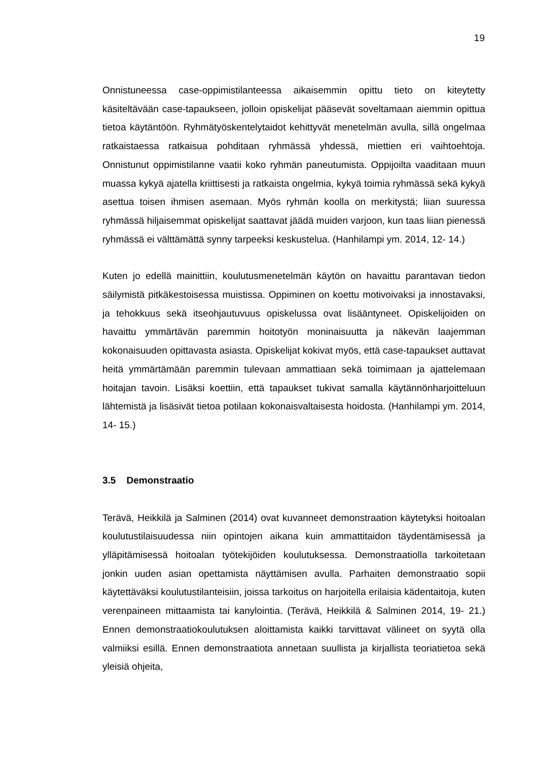19
Onnistuneessa case-oppimistilanteessa aikaisemmin opittu tieto on kiteytetty käsiteltävään case-tapaukseen, jolloin opiskelijat pääsevät soveltamaan aiemmin opittua tietoa käytäntöön. Ryhmätyöskentelytaidot kehittyvät menetelmän avulla, sillä ongelmaa ratkaistaessa ratkaisua pohditaan ryhmässä yhdessä, miettien eri vaihtoehtoja. Onnistunut oppimistilanne vaatii koko ryhmän paneutumista. Oppijoilta vaaditaan muun muassa kykyä ajatella kriittisesti ja ratkaista ongelmia, kykyä toimia ryhmässä sekä kykyä asettua toisen ihmisen asemaan. Myös ryhmän koolla on merkitystä; liian suuressa ryhmässä hiljaisemmat opiskelijat saattavat jäädä muiden varjoon, kun taas liian pienessä ryhmässä ei välttämättä synny tarpeeksi keskustelua. (Hanhilampi ym. 2014, 12- 14.)
Kuten jo edellä mainittiin, koulutusmenetelmän käytön on havaittu parantavan tiedon säilymistä pitkäkestoisessa muistissa. Oppiminen on koettu motivoivaksi ja innostavaksi, ja tehokkuus sekä itseohjautuvuus opiskelussa ovat lisääntyneet. Opiskelijoiden on havaittu ymmärtävän paremmin hoitotyön moninaisuutta ja näkevän laajemman kokonaisuuden opittavasta asiasta. Opiskelijat kokivat myös, että case-tapaukset auttavat heitä ymmärtämään paremmin tulevaan ammattiaan sekä toimimaan ja ajattelemaan hoitajan tavoin. Lisäksi koettiin, että tapaukset tukivat samalla käytännönharjoitteluun lähtemistä ja lisäsivät tietoa potilaan kokonaisvaltaisesta hoidosta. (Hanhilampi ym. 2014, 14- 15.)
3.5 Demonstraatio
Terävä, Heikkilä ja Salminen (2014) ovat kuvanneet demonstraation käytetyksi hoitoalan koulutustilaisuudessa niin opintojen aikana kuin ammattitaidon täydentämisessä ja ylläpitämisessä hoitoalan työtekijöiden koulutuksessa. Demonstraatiolla tarkoitetaan jonkin uuden asian opettamista näyttämisen avulla. Parhaiten demonstraatio sopii käytettäväksi koulutustilanteisiin, joissa tarkoitus on harjoitella erilaisia kädentaitoja, kuten verenpaineen mittaamista tai kanylointia. (Terävä, Heikkilä & Salminen 2014, 19- 21.) Ennen demonstraatiokoulutuksen aloittamista kaikki tarvittavat välineet on syytä olla valmiiksi esillä. Ennen demonstraatiota annetaan suullista ja kirjallista teoriatietoa sekä yleisiä ohjeita,